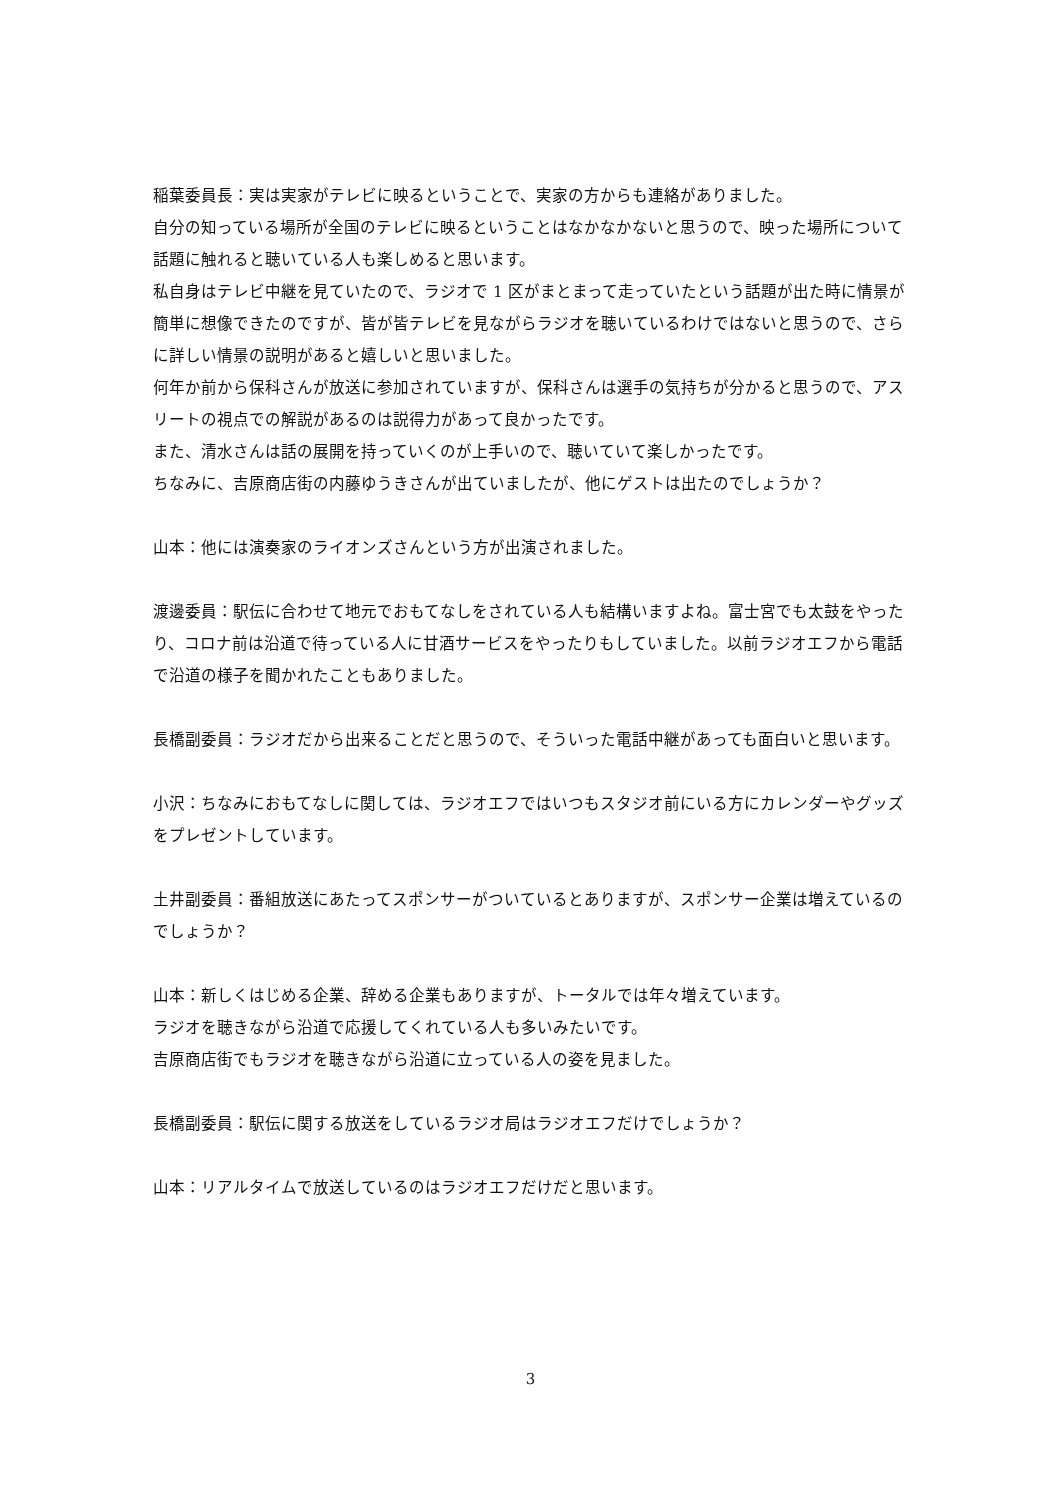稲葉委員長：実は実家がテレビに映るということで、実家の方からも連絡がありました。
自分の知っている場所が全国のテレビに映るということはなかなかないと思うので、映った場所について話題に触れると聴いている人も楽しめると思います。
私自身はテレビ中継を見ていたので、ラジオで 1 区がまとまって走っていたという話題が出た時に情景が簡単に想像できたのですが、皆が皆テレビを見ながらラジオを聴いているわけではないと思うので、さらに詳しい情景の説明があると嬉しいと思いました。
何年か前から保科さんが放送に参加されていますが、保科さんは選手の気持ちが分かると思うので、アスリートの視点での解説があるのは説得力があって良かったです。
また、清水さんは話の展開を持っていくのが上手いので、聴いていて楽しかったです。
ちなみに、吉原商店街の内藤ゆうきさんが出ていましたが、他にゲストは出たのでしょうか？
山本：他には演奏家のライオンズさんという方が出演されました。
渡邊委員：駅伝に合わせて地元でおもてなしをされている人も結構いますよね。富士宮でも太鼓をやったり、コロナ前は沿道で待っている人に甘酒サービスをやったりもしていました。以前ラジオエフから電話で沿道の様子を聞かれたこともありました。
長橋副委員：ラジオだから出来ることだと思うので、そういった電話中継があっても面白いと思います。
小沢：ちなみにおもてなしに関しては、ラジオエフではいつもスタジオ前にいる方にカレンダーやグッズをプレゼントしています。
土井副委員：番組放送にあたってスポンサーがついているとありますが、スポンサー企業は増えているのでしょうか？
山本：新しくはじめる企業、辞める企業もありますが、トータルでは年々増えています。
ラジオを聴きながら沿道で応援してくれている人も多いみたいです。
吉原商店街でもラジオを聴きながら沿道に立っている人の姿を見ました。
長橋副委員：駅伝に関する放送をしているラジオ局はラジオエフだけでしょうか？
山本：リアルタイムで放送しているのはラジオエフだけだと思います。
3